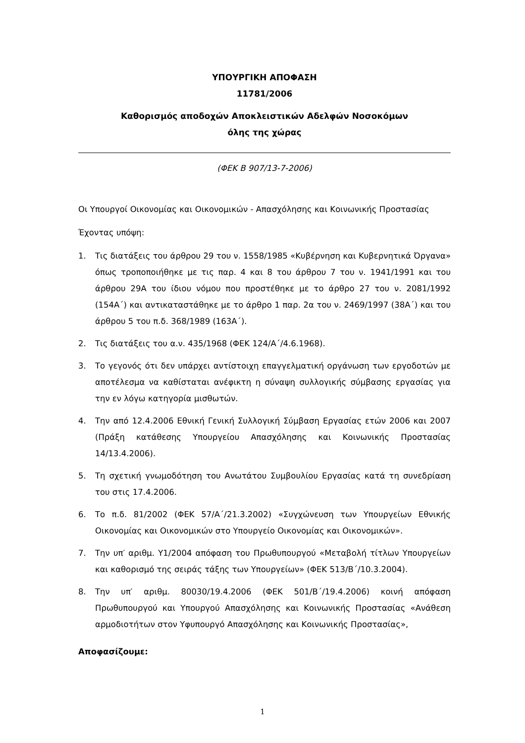ΥΠΟΥΡΓΙΚΗ ΑΠΟΦΑΣΗ
11781/2006
Καθορισμός αποδοχών Αποκλειστικών Αδελφών Νοσοκόμων
όλης της χώρας
(ΦΕΚ Β 907/13-7-2006)
Οι Υπουργοί Οικονομίας και Οικονομικών - Απασχόλησης και Κοινωνικής Προστασίας
Έχοντας υπόψη:
1. Τις διατάξεις του άρθρου 29 του ν. 1558/1985 «Κυβέρνηση και Κυβερνητικά Όργανα» όπως τροποποιήθηκε με τις παρ. 4 και 8 του άρθρου 7 του ν. 1941/1991 και του άρθρου 29Α του ίδιου νόμου που προστέθηκε με το άρθρο 27 του ν. 2081/1992 (154Α΄) και αντικαταστάθηκε με το άρθρο 1 παρ. 2α του ν. 2469/1997 (38Α΄) και του άρθρου 5 του π.δ. 368/1989 (163Α΄).
2. Τις διατάξεις του α.ν. 435/1968 (ΦΕΚ 124/Α΄/4.6.1968).
3. Το γεγονός ότι δεν υπάρχει αντίστοιχη επαγγελματική οργάνωση των εργοδοτών με αποτέλεσμα να καθίσταται ανέφικτη η σύναψη συλλογικής σύμβασης εργασίας για την εν λόγω κατηγορία μισθωτών.
4. Την από 12.4.2006 Εθνική Γενική Συλλογική Σύμβαση Εργασίας ετών 2006 και 2007 (Πράξη κατάθεσης Υπουργείου Απασχόλησης και Κοινωνικής Προστασίας 14/13.4.2006).
5. Τη σχετική γνωμοδότηση του Ανωτάτου Συμβουλίου Εργασίας κατά τη συνεδρίαση του στις 17.4.2006.
6. Το π.δ. 81/2002 (ΦΕΚ 57/Α΄/21.3.2002) «Συγχώνευση των Υπουργείων Εθνικής Οικονομίας και Οικονομικών στο Υπουργείο Οικονομίας και Οικονομικών».
7. Την υπ′ αριθμ. Υ1/2004 απόφαση του Πρωθυπουργού «Μεταβολή τίτλων Υπουργείων και καθορισμό της σειράς τάξης των Υπουργείων» (ΦΕΚ 513/Β΄/10.3.2004).
8. Την υπ′ αριθμ. 80030/19.4.2006 (ΦΕΚ 501/Β΄/19.4.2006) κοινή απόφαση Πρωθυπουργού και Υπουργού Απασχόλησης και Κοινωνικής Προστασίας «Ανάθεση αρμοδιοτήτων στον Υφυπουργό Απασχόλησης και Κοινωνικής Προστασίας»,
Αποφασίζουμε:
1